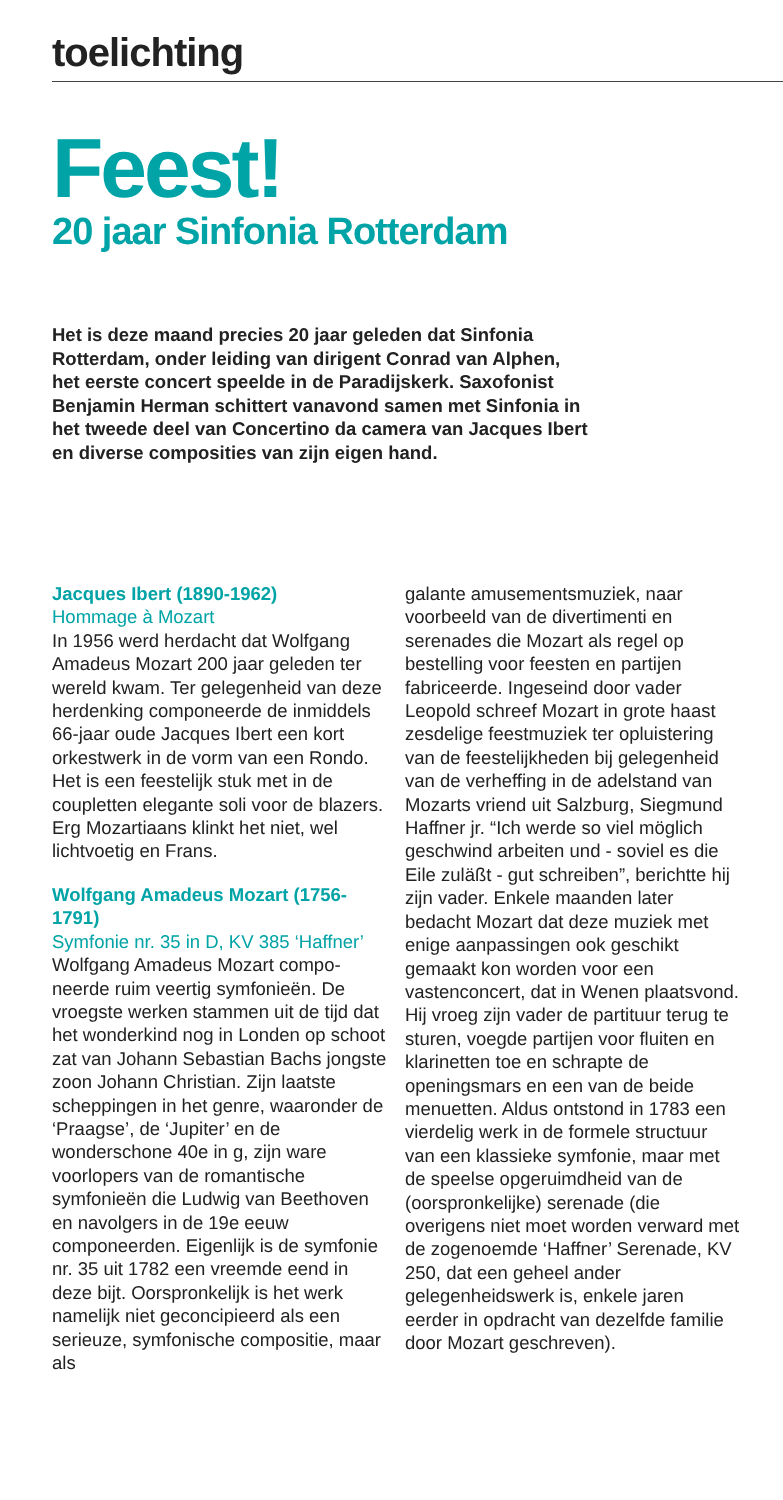toelichting
Feest!
20 jaar Sinfonia Rotterdam
Het is deze maand precies 20 jaar geleden dat Sinfonia Rotterdam, onder leiding van dirigent Conrad van Alphen, het eerste concert speelde in de Paradijskerk. Saxofonist Benjamin Herman schittert vanavond samen met Sinfonia in het tweede deel van Concertino da camera van Jacques Ibert en diverse composities van zijn eigen hand.
Jacques Ibert (1890-1962)
Hommage à Mozart
In 1956 werd herdacht dat Wolfgang Amadeus Mozart 200 jaar geleden ter wereld kwam. Ter gelegenheid van deze herdenking componeerde de inmiddels 66-jaar oude Jacques Ibert een kort orkestwerk in de vorm van een Rondo. Het is een feestelijk stuk met in de coupletten elegante soli voor de blazers. Erg Mozartiaans klinkt het niet, wel lichtvoetig en Frans.
Wolfgang Amadeus Mozart (1756-1791)
Symfonie nr. 35 in D, KV 385 ‘Haffner’
Wolfgang Amadeus Mozart compo­neerde ruim veertig symfonieën. De vroegste werken stammen uit de tijd dat het wonderkind nog in Londen op schoot zat van Johann Sebastian Bachs jongste zoon Johann Chris­tian. Zijn laatste scheppingen in het genre, waaronder de ‘Praagse’, de ‘Jupiter’ en de wonderschone 40e in g, zijn ware voorlopers van de romantische symfonieën die Ludwig van Beethoven en navolgers in de 19e eeuw componeerden. Eigenlijk is de symfonie nr. 35 uit 1782 een vreemde eend in deze bijt. Oorspron­kelijk is het werk namelijk niet geconcipieerd als een serieuze, symfonische compositie, maar als
galante amusementsmuziek, naar voorbeeld van de divertimenti en serenades die Mozart als regel op bestelling voor feesten en partijen fabriceerde. Ingeseind door vader Leopold schreef Mozart in grote haast zesdelige feestmuziek ter opluistering van de feestelijkheden bij gelegenheid van de verheffing in de adelstand van Mozarts vriend uit Salzburg, Siegmund Haffner jr. “Ich werde so viel möglich geschwind arbeiten und - soviel es die Eile zuläßt - gut schreiben”, berichtte hij zijn vader. Enkele maanden later bedacht Mozart dat deze muziek met enige aanpassingen ook geschikt gemaakt kon worden voor een vastenconcert, dat in Wenen plaatsvond. Hij vroeg zijn vader de partituur terug te sturen, voegde partijen voor fluiten en klarinetten toe en schrapte de openingsmars en een van de beide menuetten. Aldus ontstond in 1783 een vierdelig werk in de formele structuur van een klassieke symfonie, maar met de speelse opgeruimdheid van de (oorspronkelijke) serenade (die overigens niet moet worden verward met de zogenoemde ‘Haffner’ Serenade, KV 250, dat een geheel ander gelegenheidswerk is, enkele jaren eerder in opdracht van dezelfde familie door Mozart geschreven).